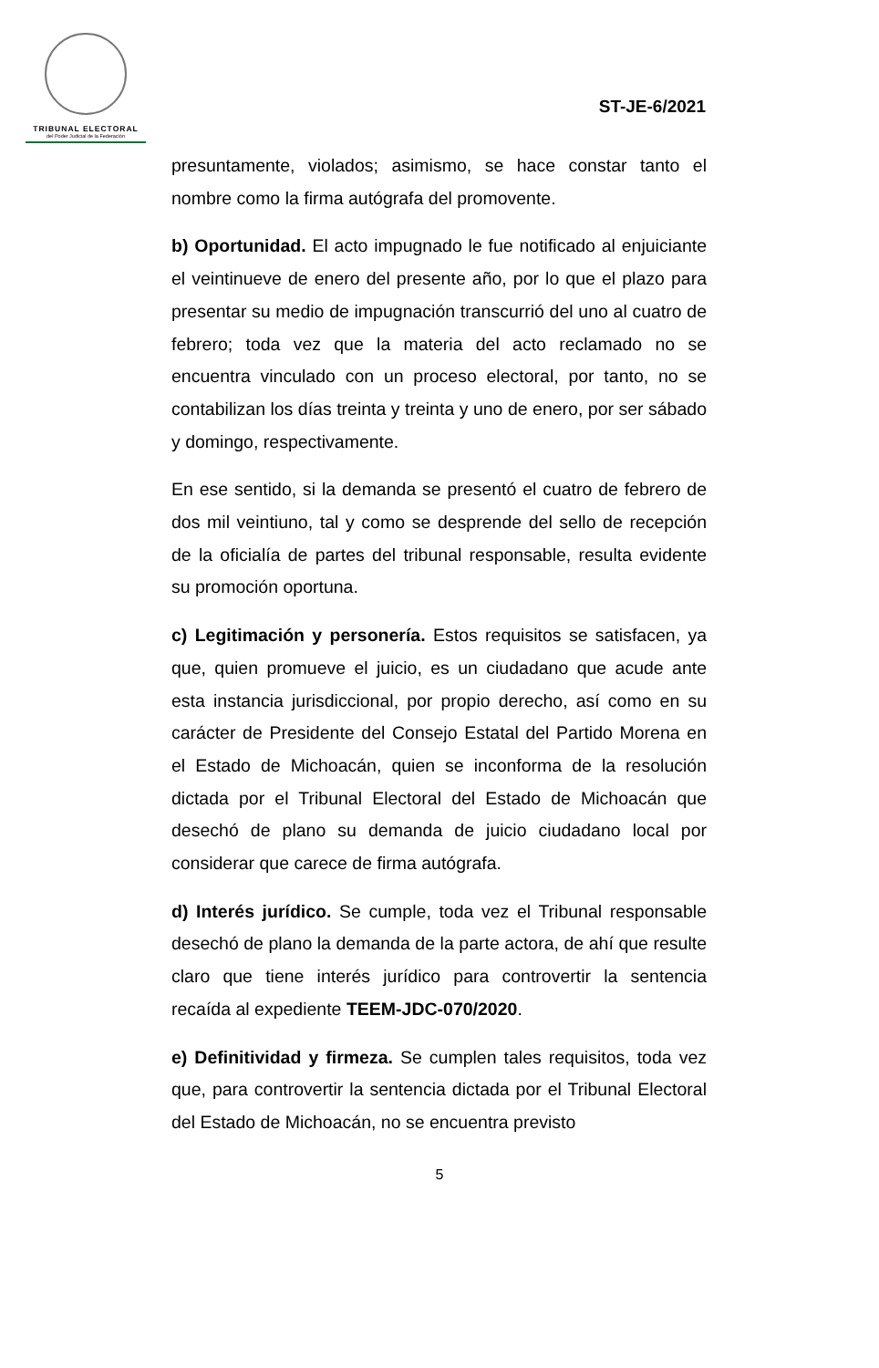TRIBUNAL ELECTORAL
del Poder Judicial de la Federación
ST-JE-6/2021
presuntamente, violados; asimismo, se hace constar tanto el nombre como la firma autógrafa del promovente.
b) Oportunidad. El acto impugnado le fue notificado al enjuiciante el veintinueve de enero del presente año, por lo que el plazo para presentar su medio de impugnación transcurrió del uno al cuatro de febrero; toda vez que la materia del acto reclamado no se encuentra vinculado con un proceso electoral, por tanto, no se contabilizan los días treinta y treinta y uno de enero, por ser sábado y domingo, respectivamente.
En ese sentido, si la demanda se presentó el cuatro de febrero de dos mil veintiuno, tal y como se desprende del sello de recepción de la oficialía de partes del tribunal responsable, resulta evidente su promoción oportuna.
c) Legitimación y personería. Estos requisitos se satisfacen, ya que, quien promueve el juicio, es un ciudadano que acude ante esta instancia jurisdiccional, por propio derecho, así como en su carácter de Presidente del Consejo Estatal del Partido Morena en el Estado de Michoacán, quien se inconforma de la resolución dictada por el Tribunal Electoral del Estado de Michoacán que desechó de plano su demanda de juicio ciudadano local por considerar que carece de firma autógrafa.
d) Interés jurídico. Se cumple, toda vez el Tribunal responsable desechó de plano la demanda de la parte actora, de ahí que resulte claro que tiene interés jurídico para controvertir la sentencia recaída al expediente TEEM-JDC-070/2020.
e) Definitividad y firmeza. Se cumplen tales requisitos, toda vez que, para controvertir la sentencia dictada por el Tribunal Electoral del Estado de Michoacán, no se encuentra previsto
5